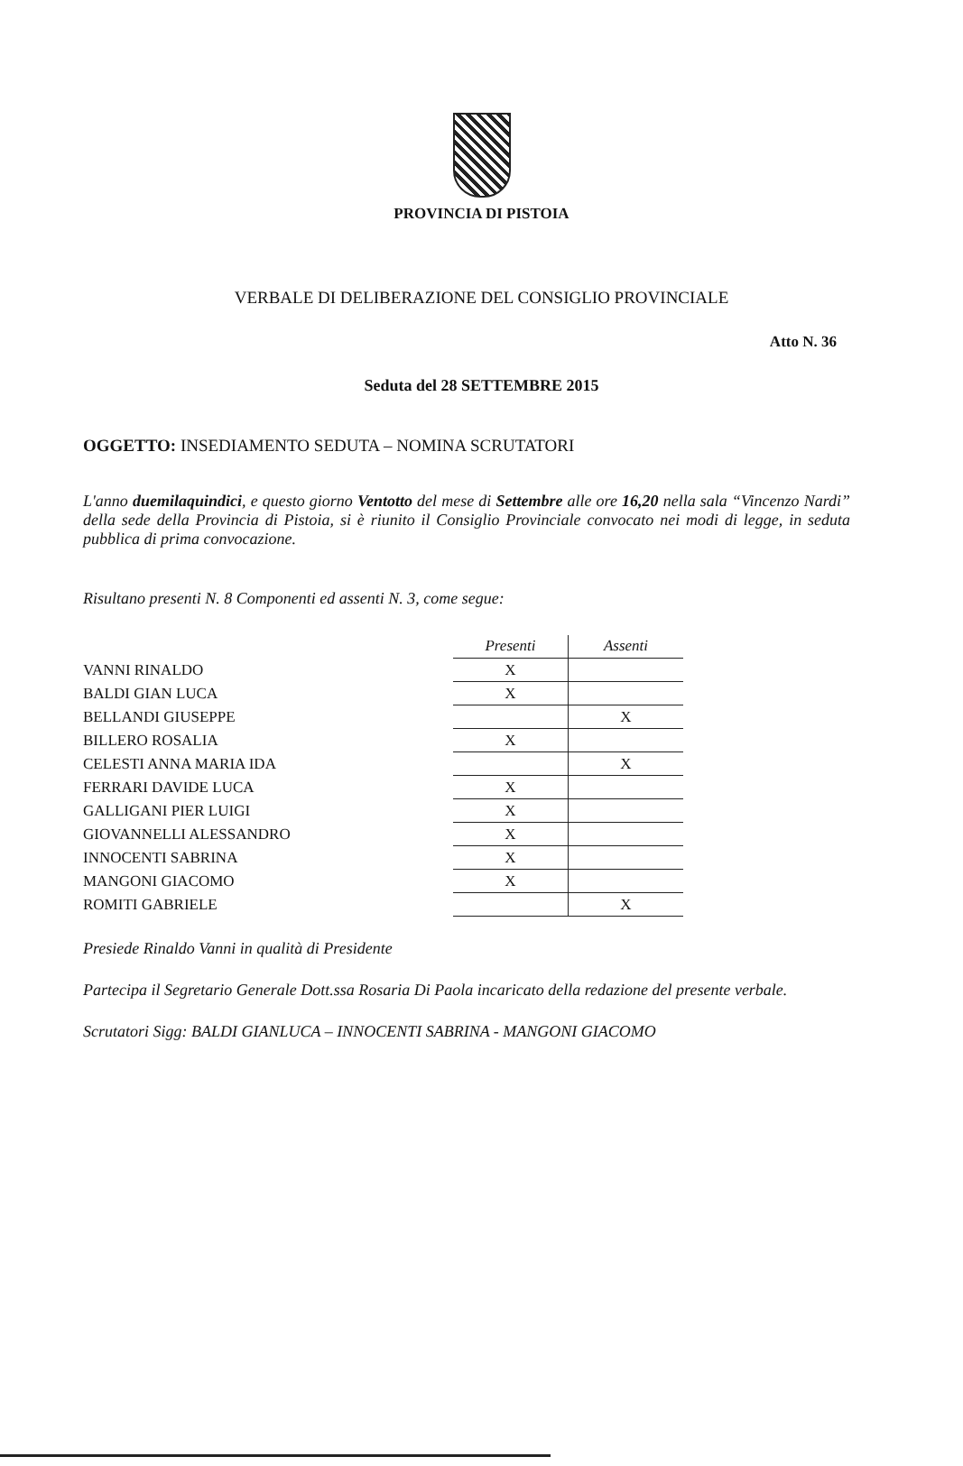PROVINCIA DI PISTOIA
VERBALE DI DELIBERAZIONE DEL CONSIGLIO PROVINCIALE
Atto N. 36
Seduta del 28 SETTEMBRE 2015
OGGETTO: INSEDIAMENTO SEDUTA – NOMINA SCRUTATORI
L'anno duemilaquindici, e questo giorno Ventotto del mese di Settembre alle ore 16,20 nella sala “Vincenzo Nardi” della sede della Provincia di Pistoia, si è riunito il Consiglio Provinciale convocato nei modi di legge, in seduta pubblica di prima convocazione.
Risultano presenti N. 8 Componenti ed assenti N. 3, come segue:
| | Presenti | Assenti |
| VANNI RINALDO | X | |
| BALDI GIAN LUCA | X | |
| BELLANDI GIUSEPPE | | X |
| BILLERO ROSALIA | X | |
| CELESTI ANNA MARIA IDA | | X |
| FERRARI DAVIDE LUCA | X | |
| GALLIGANI PIER LUIGI | X | |
| GIOVANNELLI ALESSANDRO | X | |
| INNOCENTI SABRINA | X | |
| MANGONI GIACOMO | X | |
| ROMITI GABRIELE | | X |
Presiede Rinaldo Vanni in qualità di Presidente
Partecipa il Segretario Generale Dott.ssa Rosaria Di Paola incaricato della redazione del presente verbale.
Scrutatori Sigg: BALDI GIANLUCA – INNOCENTI SABRINA - MANGONI GIACOMO